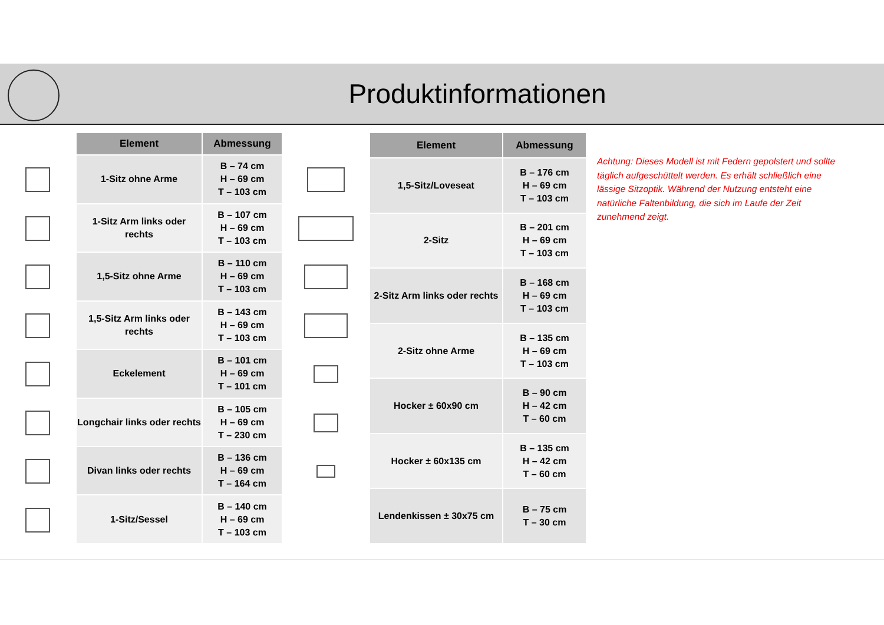Produktinformationen
| Element | Abmessung |
| --- | --- |
| 1-Sitz ohne Arme | B – 74 cm H – 69 cm T – 103 cm |
| 1-Sitz Arm links oder rechts | B – 107 cm H – 69 cm T – 103 cm |
| 1,5-Sitz ohne Arme | B – 110 cm H – 69 cm T – 103 cm |
| 1,5-Sitz Arm links oder rechts | B – 143 cm H – 69 cm T – 103 cm |
| Eckelement | B – 101 cm H – 69 cm T – 101 cm |
| Longchair links oder rechts | B – 105 cm H – 69 cm T – 230 cm |
| Divan links oder rechts | B – 136 cm H – 69 cm T – 164 cm |
| 1-Sitz/Sessel | B – 140 cm H – 69 cm T – 103 cm |
| Element | Abmessung |
| --- | --- |
| 1,5-Sitz/Loveseat | B – 176 cm H – 69 cm T – 103 cm |
| 2-Sitz | B – 201 cm H – 69 cm T – 103 cm |
| 2-Sitz Arm links oder rechts | B – 168 cm H – 69 cm T – 103 cm |
| 2-Sitz ohne Arme | B – 135 cm H – 69 cm T – 103 cm |
| Hocker ± 60x90 cm | B – 90 cm H – 42 cm T – 60 cm |
| Hocker ± 60x135 cm | B – 135 cm H – 42 cm T – 60 cm |
| Lendenkissen ± 30x75 cm | B – 75 cm T – 30 cm |
Achtung: Dieses Modell ist mit Federn gepolstert und sollte täglich aufgeschüttelt werden. Es erhält schließlich eine lässige Sitzoptik. Während der Nutzung entsteht eine natürliche Faltenbildung, die sich im Laufe der Zeit zunehmend zeigt.